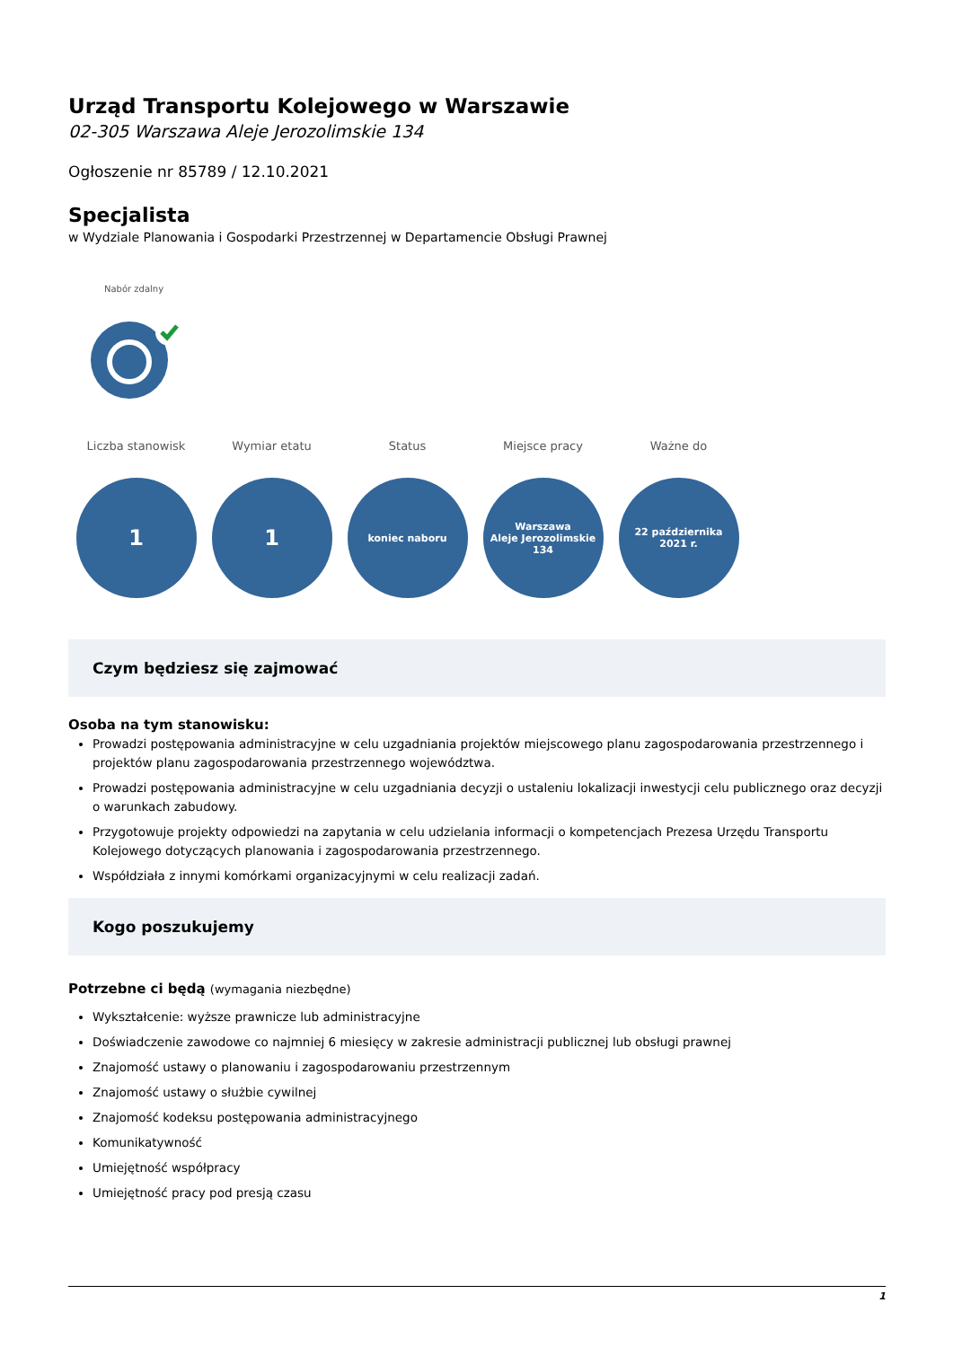Urząd Transportu Kolejowego w Warszawie
02-305 Warszawa Aleje Jerozolimskie 134
Ogłoszenie nr 85789 / 12.10.2021
Specjalista
w Wydziale Planowania i Gospodarki Przestrzennej w Departamencie Obsługi Prawnej
Nabór zdalny
Liczba stanowisk
1
Wymiar etatu
1
Status
koniec naboru
Miejsce pracy
Warszawa
Aleje Jerozolimskie
134
Ważne do
22 października
2021 r.
Czym będziesz się zajmować
Osoba na tym stanowisku:
Prowadzi postępowania administracyjne w celu uzgadniania projektów miejscowego planu zagospodarowania przestrzennego i projektów planu zagospodarowania przestrzennego województwa.
Prowadzi postępowania administracyjne w celu uzgadniania decyzji o ustaleniu lokalizacji inwestycji celu publicznego oraz decyzji o warunkach zabudowy.
Przygotowuje projekty odpowiedzi na zapytania w celu udzielania informacji o kompetencjach Prezesa Urzędu Transportu Kolejowego dotyczących planowania i zagospodarowania przestrzennego.
Współdziała z innymi komórkami organizacyjnymi w celu realizacji zadań.
Kogo poszukujemy
Potrzebne ci będą (wymagania niezbędne)
Wykształcenie: wyższe prawnicze lub administracyjne
Doświadczenie zawodowe co najmniej 6 miesięcy w zakresie administracji publicznej lub obsługi prawnej
Znajomość ustawy o planowaniu i zagospodarowaniu przestrzennym
Znajomość ustawy o służbie cywilnej
Znajomość kodeksu postępowania administracyjnego
Komunikatywność
Umiejętność współpracy
Umiejętność pracy pod presją czasu
1